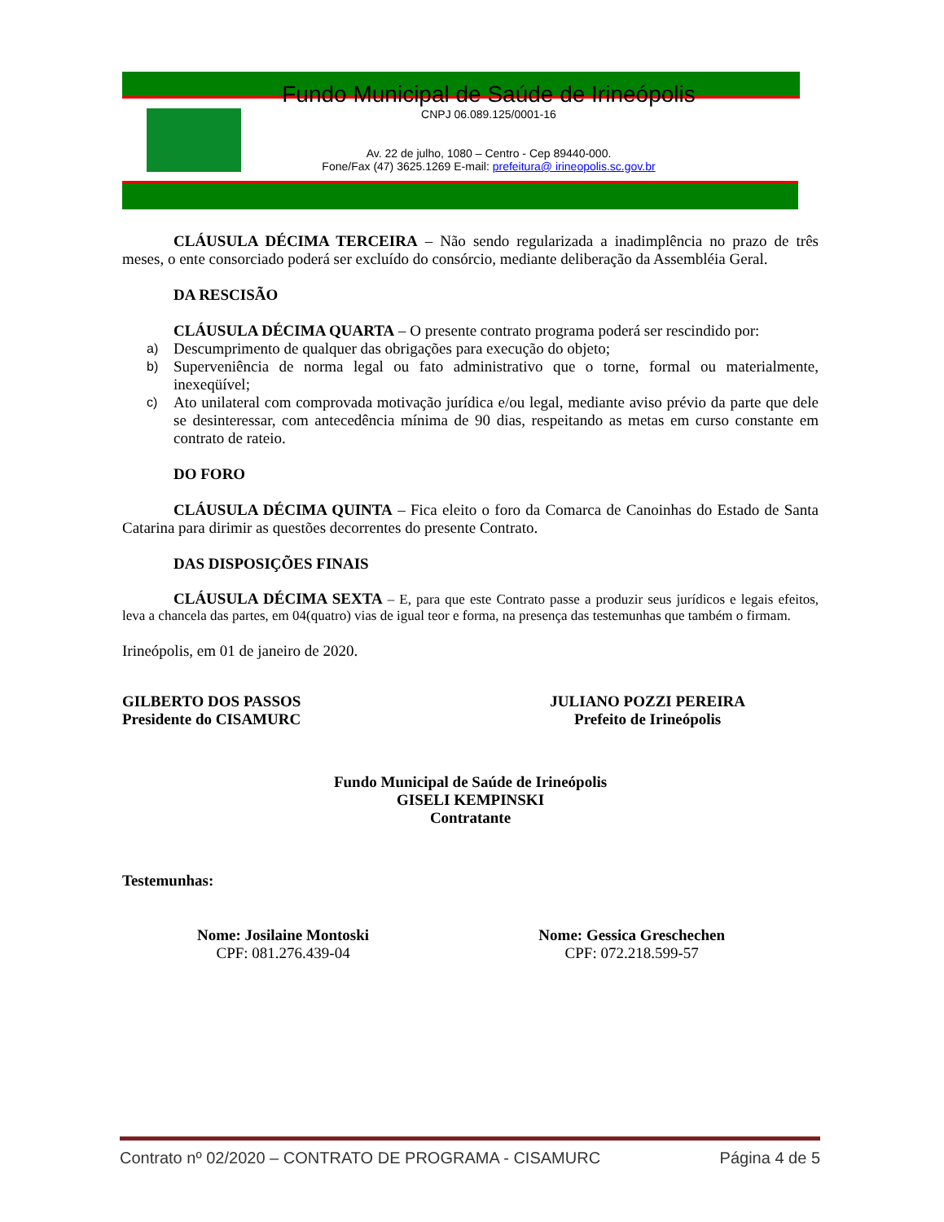Fundo Municipal de Saúde de Irineópolis
CNPJ 06.089.125/0001-16
Av. 22 de julho, 1080 – Centro - Cep 89440-000.
Fone/Fax (47) 3625.1269 E-mail: prefeitura@ irineopolis.sc.gov.br
CLÁUSULA DÉCIMA TERCEIRA – Não sendo regularizada a inadimplência no prazo de três meses, o ente consorciado poderá ser excluído do consórcio, mediante deliberação da Assembléia Geral.
DA RESCISÃO
CLÁUSULA DÉCIMA QUARTA – O presente contrato programa poderá ser rescindido por:
a) Descumprimento de qualquer das obrigações para execução do objeto;
b) Superveniência de norma legal ou fato administrativo que o torne, formal ou materialmente, inexeqüível;
c) Ato unilateral com comprovada motivação jurídica e/ou legal, mediante aviso prévio da parte que dele se desinteressar, com antecedência mínima de 90 dias, respeitando as metas em curso constante em contrato de rateio.
DO FORO
CLÁUSULA DÉCIMA QUINTA – Fica eleito o foro da Comarca de Canoinhas do Estado de Santa Catarina para dirimir as questões decorrentes do presente Contrato.
DAS DISPOSIÇÕES FINAIS
CLÁUSULA DÉCIMA SEXTA – E, para que este Contrato passe a produzir seus jurídicos e legais efeitos, leva a chancela das partes, em 04(quatro) vias de igual teor e forma, na presença das testemunhas que também o firmam.
Irineópolis, em 01 de janeiro de 2020.
GILBERTO DOS PASSOS
Presidente do CISAMURC
JULIANO POZZI PEREIRA
Prefeito de Irineópolis
Fundo Municipal de Saúde de Irineópolis
GISELI KEMPINSKI
Contratante
Testemunhas:
Nome: Josilaine Montoski
CPF: 081.276.439-04
Nome: Gessica Greschechen
CPF: 072.218.599-57
Contrato nº 02/2020 – CONTRATO DE PROGRAMA - CISAMURC Página 4 de 5